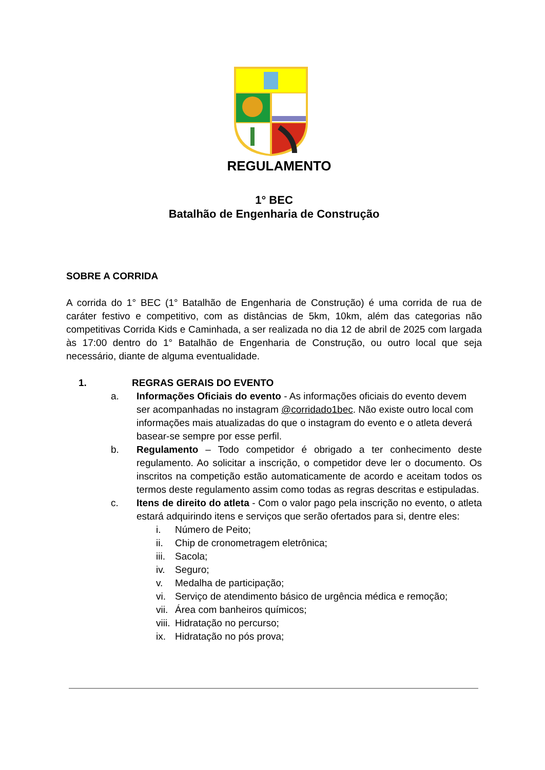REGULAMENTO
1° BEC
Batalhão de Engenharia de Construção
SOBRE A CORRIDA
A corrida do 1° BEC (1° Batalhão de Engenharia de Construção) é uma corrida de rua de caráter festivo e competitivo, com as distâncias de 5km, 10km, além das categorias não competitivas Corrida Kids e Caminhada, a ser realizada no dia 12 de abril de 2025 com largada às 17:00 dentro do 1° Batalhão de Engenharia de Construção, ou outro local que seja necessário, diante de alguma eventualidade.
1. REGRAS GERAIS DO EVENTO
a. Informações Oficiais do evento - As informações oficiais do evento devem ser acompanhadas no instagram @corridado1bec. Não existe outro local com informações mais atualizadas do que o instagram do evento e o atleta deverá basear-se sempre por esse perfil.
b. Regulamento – Todo competidor é obrigado a ter conhecimento deste regulamento. Ao solicitar a inscrição, o competidor deve ler o documento. Os inscritos na competição estão automaticamente de acordo e aceitam todos os termos deste regulamento assim como todas as regras descritas e estipuladas.
c. Itens de direito do atleta - Com o valor pago pela inscrição no evento, o atleta estará adquirindo itens e serviços que serão ofertados para si, dentre eles:
i. Número de Peito;
ii. Chip de cronometragem eletrônica;
iii. Sacola;
iv. Seguro;
v. Medalha de participação;
vi. Serviço de atendimento básico de urgência médica e remoção;
vii. Área com banheiros químicos;
viii. Hidratação no percurso;
ix. Hidratação no pós prova;